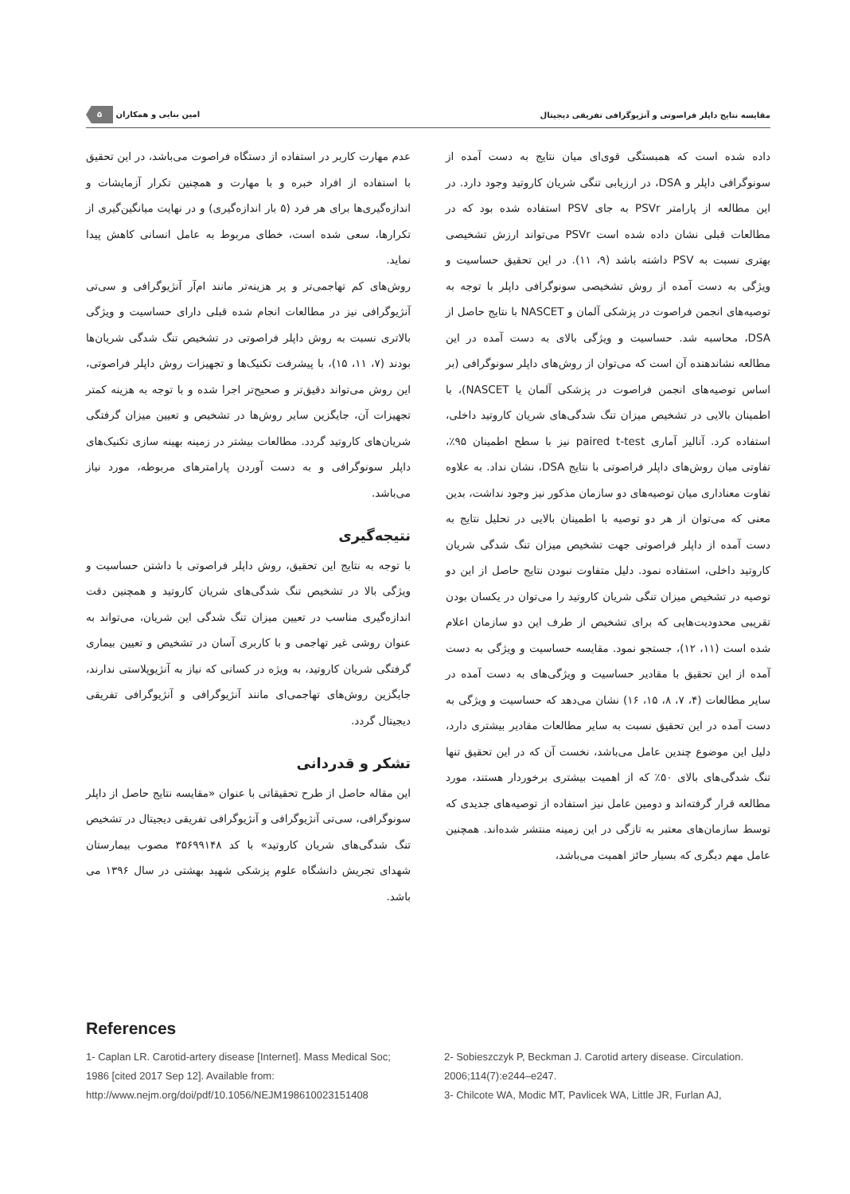مقایسه نتایج داپلر فراصوتی و آنژیوگرافی تفریقی دیجیتال امین بنایی و همکاران ۵
داده شده است که همبستگی قوی‌ای میان نتایج به دست آمده از سونوگرافی داپلر و DSA، در ارزیابی تنگی شریان کاروتید وجود دارد. در این مطالعه از پارامتر PSVr به جای PSV استفاده شده بود که در مطالعات قبلی نشان داده شده است PSVr می‌تواند ارزش تشخیصی بهتری نسبت به PSV داشته باشد (۹، ۱۱). در این تحقیق حساسیت و ویژگی به دست آمده از روش تشخیصی سونوگرافی داپلر با توجه به توصیه‌های انجمن فراصوت در پزشکی آلمان و NASCET با نتایج حاصل از DSA، محاسبه شد. حساسیت و ویژگی بالای به دست آمده در این مطالعه نشاندهنده آن است که می‌توان از روش‌های داپلر سونوگرافی (بر اساس توصیه‌های انجمن فراصوت در پزشکی آلمان یا NASCET)، با اطمینان بالایی در تشخیص میزان تنگ شدگی‌های شریان کاروتید داخلی، استفاده کرد. آنالیز آماری paired t-test نیز با سطح اطمینان ۹۵٪، تفاوتی میان روش‌های داپلر فراصوتی با نتایج DSA، نشان نداد. به علاوه تفاوت معناداری میان توصیه‌های دو سازمان مذکور نیز وجود نداشت، بدین معنی که می‌توان از هر دو توصیه با اطمینان بالایی در تحلیل نتایج به دست آمده از داپلر فراصوتی جهت تشخیص میزان تنگ شدگی شریان کاروتید داخلی، استفاده نمود. دلیل متفاوت نبودن نتایج حاصل از این دو توصیه در تشخیص میزان تنگی شریان کاروتید را می‌توان در یکسان بودن تقریبی محدودیت‌هایی که برای تشخیص از طرف این دو سازمان اعلام شده است (۱۱، ۱۲)، جستجو نمود. مقایسه حساسیت و ویژگی به دست آمده از این تحقیق با مقادیر حساسیت و ویژگی‌های به دست آمده در سایر مطالعات (۴، ۷، ۸، ۱۵، ۱۶) نشان می‌دهد که حساسیت و ویژگی به دست آمده در این تحقیق نسبت به سایر مطالعات مقادیر بیشتری دارد، دلیل این موضوع چندین عامل می‌باشد، نخست آن که در این تحقیق تنها تنگ شدگی‌های بالای ۵۰٪ که از اهمیت بیشتری برخوردار هستند، مورد مطالعه قرار گرفته‌اند و دومین عامل نیز استفاده از توصیه‌های جدیدی که توسط سازمان‌های معتبر به تازگی در این زمینه منتشر شده‌اند. همچنین عامل مهم دیگری که بسیار حائز اهمیت می‌باشد،
عدم مهارت کاربر در استفاده از دستگاه فراصوت می‌باشد، در این تحقیق با استفاده از افراد خبره و با مهارت و همچنین تکرار آزمایشات و اندازه‌گیری‌ها برای هر فرد (۵ بار اندازه‌گیری) و در نهایت میانگین‌گیری از تکرارها، سعی شده است، خطای مربوط به عامل انسانی کاهش پیدا نماید.
روش‌های کم تهاجمی‌تر و پر هزینه‌تر مانند ام‌آر آنژیوگرافی و سی‌تی آنژیوگرافی نیز در مطالعات انجام شده قبلی دارای حساسیت و ویژگی بالاتری نسبت به روش داپلر فراصوتی در تشخیص تنگ شدگی شریان‌ها بودند (۷، ۱۱، ۱۵)، با پیشرفت تکنیک‌ها و تجهیزات روش داپلر فراصوتی، این روش می‌تواند دقیق‌تر و صحیح‌تر اجرا شده و با توجه به هزینه کمتر تجهیزات آن، جایگزین سایر روش‌ها در تشخیص و تعیین میزان گرفتگی شریان‌های کاروتید گردد. مطالعات بیشتر در زمینه بهینه سازی تکنیک‌های داپلر سونوگرافی و به دست آوردن پارامترهای مربوطه، مورد نیاز می‌باشد.
نتیجه‌گیری
با توجه به نتایج این تحقیق، روش داپلر فراصوتی با داشتن حساسیت و ویژگی بالا در تشخیص تنگ شدگی‌های شریان کاروتید و همچنین دقت اندازه‌گیری مناسب در تعیین میزان تنگ شدگی این شریان، می‌تواند به عنوان روشی غیر تهاجمی و با کاربری آسان در تشخیص و تعیین بیماری گرفتگی شریان کاروتید، به ویژه در کسانی که نیاز به آنژیوپلاستی ندارند، جایگزین روش‌های تهاجمی‌ای مانند آنژیوگرافی و آنژیوگرافی تفریقی دیجیتال گردد.
تشکر و قدردانی
این مقاله حاصل از طرح تحقیقاتی با عنوان «مقایسه نتایج حاصل از داپلر سونوگرافی، سی‌تی آنژیوگرافی و آنژیوگرافی تفریقی دیجیتال در تشخیص تنگ شدگی‌های شریان کاروتید» با کد ۳۵۶۹۹۱۴۸ مصوب بیمارستان شهدای تجریش دانشگاه علوم پزشکی شهید بهشتی در سال ۱۳۹۶ می باشد.
References
1- Caplan LR. Carotid-artery disease [Internet]. Mass Medical Soc; 1986 [cited 2017 Sep 12]. Available from: http://www.nejm.org/doi/pdf/10.1056/NEJM198610023151408
2- Sobieszczyk P, Beckman J. Carotid artery disease. Circulation. 2006;114(7):e244–e247.
3- Chilcote WA, Modic MT, Pavlicek WA, Little JR, Furlan AJ,